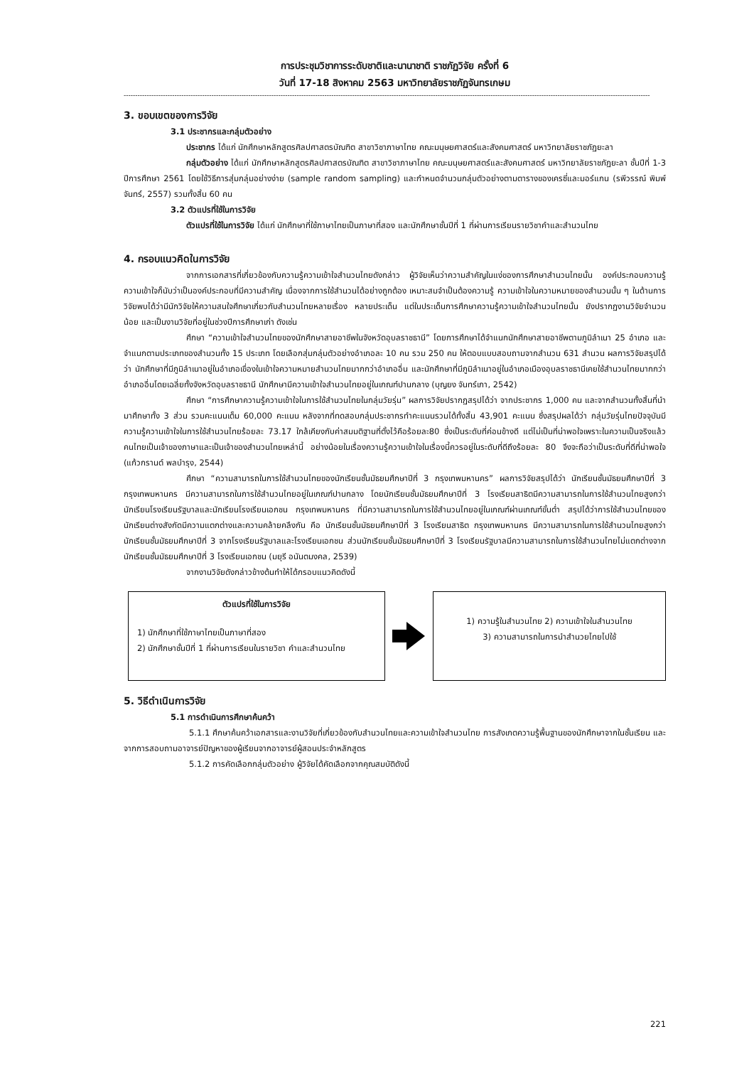การประชุมวิชาการระดับชาติและนานาชาติ ราชภัฏวิจัย ครั้งที่ 6
วันที่ 17-18 สิงหาคม 2563 มหาวิทยาลัยราชภัฏจันทรเกษม
------------------------------------------------------------------------------------------------------------------------------------------------------------------------------------------------------------------------------------
3. ขอบเขตของการวิจัย
3.1 ประชากรและกลุ่มตัวอย่าง
ประชากร ได้แก่ นักศึกษาหลักสูตรศิลปศาสตรบัณฑิต สาขาวิชาภาษาไทย คณะมนุษยศาสตร์และสังคมศาสตร์ มหาวิทยาลัยราชภัฏยะลา
กลุ่มตัวอย่าง ได้แก่ นักศึกษาหลักสูตรศิลปศาสตรบัณฑิต สาขาวิชาภาษาไทย คณะมนุษยศาสตร์และสังคมศาสตร์ มหาวิทยาลัยราชภัฏยะลา ชั้นปีที่ 1-3 ปีการศึกษา 2561 โดยใช้วิธีการสุ่มกลุ่มอย่างง่าย (sample random sampling) และกำหนดจำนวนกลุ่มตัวอย่างตามตารางของเครซี่และมอร์แกน (รพีวรรณ์ พิมพ์จันทร์, 2557) รวมทั้งสิ้น 60 คน
3.2 ตัวแปรที่ใช้ในการวิจัย
ตัวแปรที่ใช้ในการวิจัย ได้แก่ นักศึกษาที่ใช้ภาษาไทยเป็นภาษาที่สอง และนักศึกษาชั้นปีที่ 1 ที่ผ่านการเรียนรายวิชาคำและสำนวนไทย
4. กรอบแนวคิดในการวิจัย
จากการเอกสารที่เกี่ยวข้องกับความรู้ความเข้าใจสำนวนไทยดังกล่าว ผู้วิจัยเห็นว่าความสำคัญในแง่ของการศึกษาสำนวนไทยนั้น องค์ประกอบความรู้ ความเข้าใจก็นับว่าเป็นองค์ประกอบที่มีความสำคัญ เนื่องจากการใช้สำนวนได้อย่างถูกต้อง เหมาะสมจำเป็นต้องความรู้ ความเข้าใจในความหมายของสำนวนนั้น ๆ ในด้านการวิจัยพบได้ว่ามีนักวิจัยให้ความสนใจศึกษาเกี่ยวกับสำนวนไทยหลายเรื่อง หลายประเด็น แต่ในประเด็นการศึกษาความรู้ความเข้าใจสำนวนไทยนั้น ยังปรากฏงานวิจัยจำนวนน้อย และเป็นงานวิจัยที่อยู่ในช่วงปีการศึกษาเก่า ดังเช่น
ศึกษา “ความเข้าใจสำนวนไทยของนักศึกษาสายอาชีพในจังหวัดอุบลราชธานี” โดยการศึกษาได้จำแนกนักศึกษาสายอาชีพตามภูมิลำเนา 25 อำเภอ และจำแนกตามประเภทของสำนวนทั้ง 15 ประเภท โดยเลือกสุ่มกลุ่มตัวอย่างอำเภอละ 10 คน รวม 250 คน ให้ตอบแบบสอบถามจากสำนวน 631 สำนวน ผลการวิจัยสรุปได้ว่า นักศึกษาที่มีภูมิลำเนาอยู่ในอำเภอเขื่องในเข้าใจความหมายสำนวนไทยมากกว่าอำเภออื่น และนักศึกษาที่มีภูมิลำเนาอยู่ในอำเภอเมืองอุบลราชธานีเคยใช้สำนวนไทยมากกว่าอำเภออื่นโดยเฉลี่ยทั้งจังหวัดอุบลราชธานี นักศึกษามีความเข้าใจสำนวนไทยอยู่ในเกณฑ์ปานกลาง (บุญยง จันทร์เภา, 2542)
ศึกษา “การศึกษาความรู้ความเข้าใจในการใช้สำนวนไทยในกลุ่มวัยรุ่น” ผลการวิจัยปรากฏสรุปได้ว่า จากประชากร 1,000 คน และจากสำนวนทั้งสิ้นที่นำมาศึกษาทั้ง 3 ส่วน รวมคะแนนเต็ม 60,000 คะแนน หลังจากที่ทดสอบกลุ่มประชากรทำคะแนนรวมได้ทั้งสิ้น 43,901 คะแนน ซึ่งสรุปผลได้ว่า กลุ่มวัยรุ่นไทยปัจจุบันมีความรู้ความเข้าใจในการใช้สำนวนไทยร้อยละ 73.17 ใกล้เคียงกับค่าสมมติฐานที่ตั้งไว้คือร้อยละ80 ซึ่งเป็นระดับที่ค่อนข้างดี แต่ไม่เป็นที่น่าพอใจเพราะในความเป็นจริงแล้วคนไทยเป็นเจ้าของภาษาและเป็นเจ้าของสำนวนไทยเหล่านี้ อย่างน้อยในเรื่องความรู้ความเข้าใจในเรื่องนี้ควรอยู่ในระดับที่ดีถึงร้อยละ 80 จึงจะถือว่าเป็นระดับที่ดีที่น่าพอใจ (แก้วกรานต์ พลบำรุง, 2544)
ศึกษา “ความสามารถในการใช้สำนวนไทยของนักเรียนชั้นมัธยมศึกษาปีที่ 3 กรุงเทพมหานคร” ผลการวิจัยสรุปได้ว่า นักเรียนชั้นมัธยมศึกษาปีที่ 3 กรุงเทพมหานคร มีความสามารถในการใช้สำนวนไทยอยู่ในเกณฑ์ปานกลาง โดยนักเรียนชั้นมัธยมศึกษาปีที่ 3 โรงเรียนสาธิตมีความสามารถในการใช้สำนวนไทยสูงกว่านักเรียนโรงเรียนรัฐบาลและนักเรียนโรงเรียนเอกชน กรุงเทพมหานคร ที่มีความสามารถในการใช้สำนวนไทยอยู่ในเกณฑ์ผ่านเกณฑ์ขั้นต่ำ สรุปได้ว่าการใช้สำนวนไทยของนักเรียนต่างสังกัดมีความแตกต่างและความคล้ายคลึงกัน คือ นักเรียนชั้นมัธยมศึกษาปีที่ 3 โรงเรียนสาธิต กรุงเทพมหานคร มีความสามารถในการใช้สำนวนไทยสูงกว่านักเรียนชั้นมัธยมศึกษาปีที่ 3 จากโรงเรียนรัฐบาลและโรงเรียนเอกชน ส่วนนักเรียนชั้นมัธยมศึกษาปีที่ 3 โรงเรียนรัฐบาลมีความสามารถในการใช้สำนวนไทยไม่แตกต่างจากนักเรียนชั้นมัธยมศึกษาปีที่ 3 โรงเรียนเอกชน (มยุรี อนันตมงคล, 2539)
จากงานวิจัยดังกล่าวข้างต้นทำให้ได้กรอบแนวคิดดังนี้
ตัวแปรที่ใช้ในการวิจัย
1) นักศึกษาที่ใช้ภาษาไทยเป็นภาษาที่สอง
2) นักศึกษาชั้นปีที่ 1 ที่ผ่านการเรียนในรายวิชา คำและสำนวนไทย
1) ความรู้ในสำนวนไทย 2) ความเข้าใจในสำนวนไทย
3) ความสามารถในการนำสำนวยไทยไปใช้
5. วิธีดำเนินการวิจัย
5.1 การดำเนินการศึกษาค้นคว้า
5.1.1 ศึกษาค้นคว้าเอกสารและงานวิจัยที่เกี่ยวข้องกับสำนวนไทยและความเข้าใจสำนวนไทย การสังเกตความรู้พื้นฐานของนักศึกษาจากในชั้นเรียน และจากการสอบถามอาจารย์ปัญหาของผู้เรียนจากอาจารย์ผู้สอนประจำหลักสูตร
5.1.2 การคัดเลือกกลุ่มตัวอย่าง ผู้วิจัยได้คัดเลือกจากคุณสมบัติดังนี้
221